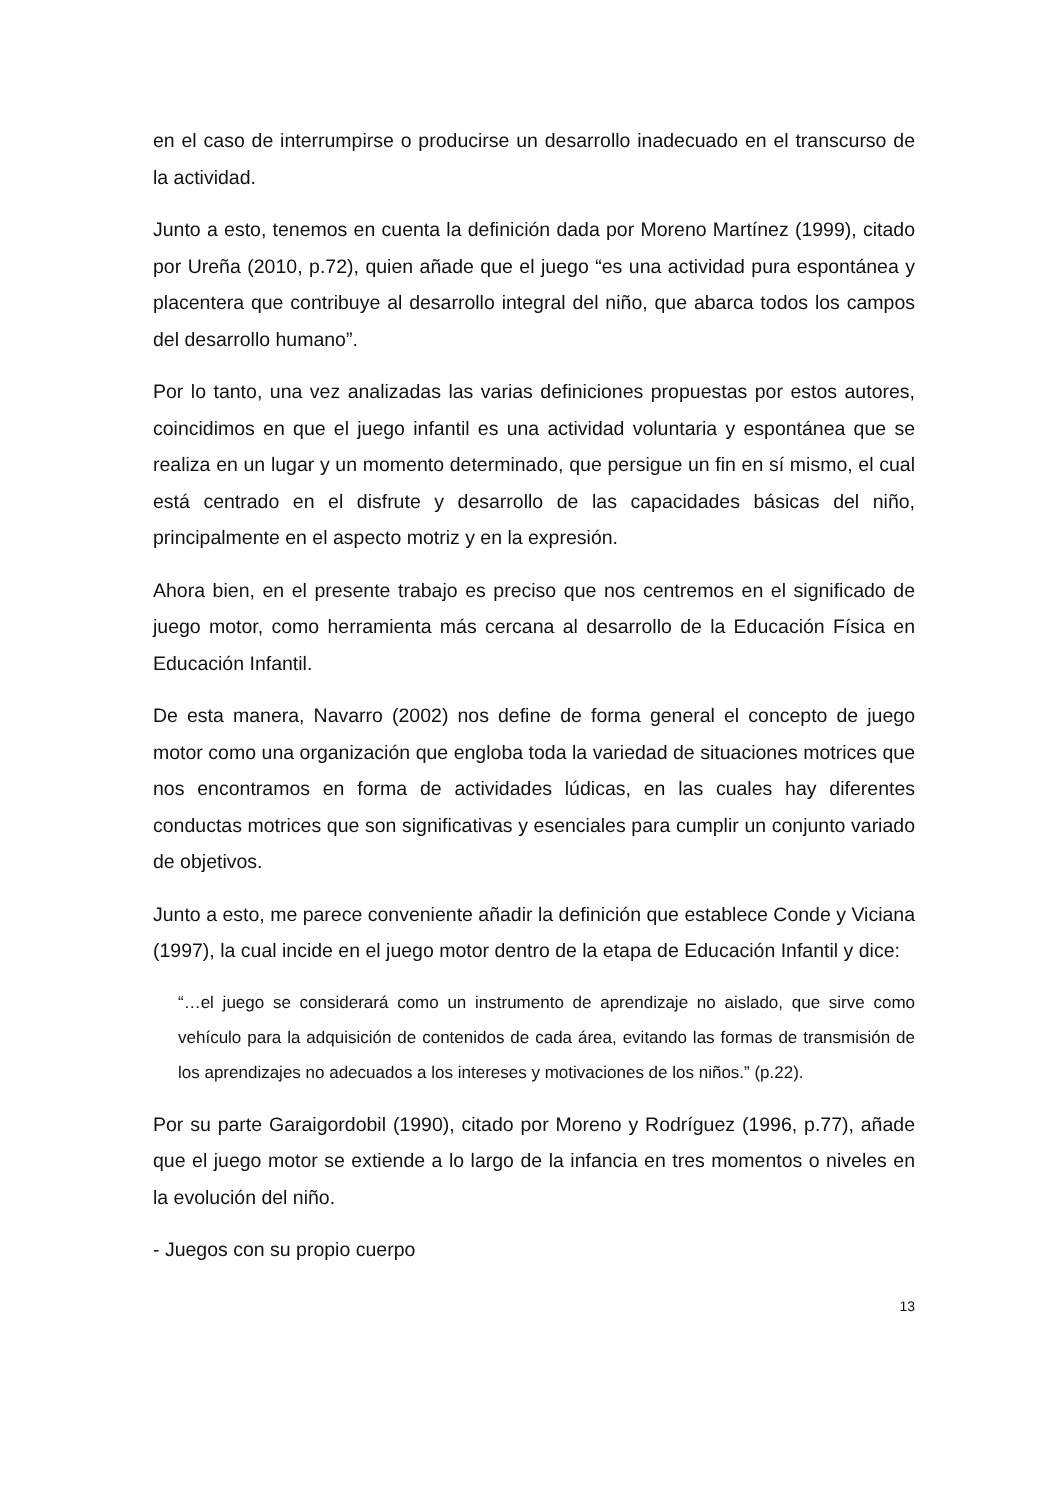en el caso de interrumpirse o producirse un desarrollo inadecuado en el transcurso de la actividad.
Junto a esto, tenemos en cuenta la definición dada por Moreno Martínez (1999), citado por Ureña (2010, p.72), quien añade que el juego “es una actividad pura espontánea y placentera que contribuye al desarrollo integral del niño, que abarca todos los campos del desarrollo humano”.
Por lo tanto, una vez analizadas las varias definiciones propuestas por estos autores, coincidimos en que el juego infantil es una actividad voluntaria y espontánea que se realiza en un lugar y un momento determinado, que persigue un fin en sí mismo, el cual está centrado en el disfrute y desarrollo de las capacidades básicas del niño, principalmente en el aspecto motriz y en la expresión.
Ahora bien, en el presente trabajo es preciso que nos centremos en el significado de juego motor, como herramienta más cercana al desarrollo de la Educación Física en Educación Infantil.
De esta manera, Navarro (2002) nos define de forma general el concepto de juego motor como una organización que engloba toda la variedad de situaciones motrices que nos encontramos en forma de actividades lúdicas, en las cuales hay diferentes conductas motrices que son significativas y esenciales para cumplir un conjunto variado de objetivos.
Junto a esto, me parece conveniente añadir la definición que establece Conde y Viciana (1997), la cual incide en el juego motor dentro de la etapa de Educación Infantil y dice:
“…el juego se considerará como un instrumento de aprendizaje no aislado, que sirve como vehículo para la adquisición de contenidos de cada área, evitando las formas de transmisión de los aprendizajes no adecuados a los intereses y motivaciones de los niños.” (p.22).
Por su parte Garaigordobil (1990), citado por Moreno y Rodríguez (1996, p.77), añade que el juego motor se extiende a lo largo de la infancia en tres momentos o niveles en la evolución del niño.
- Juegos con su propio cuerpo
13